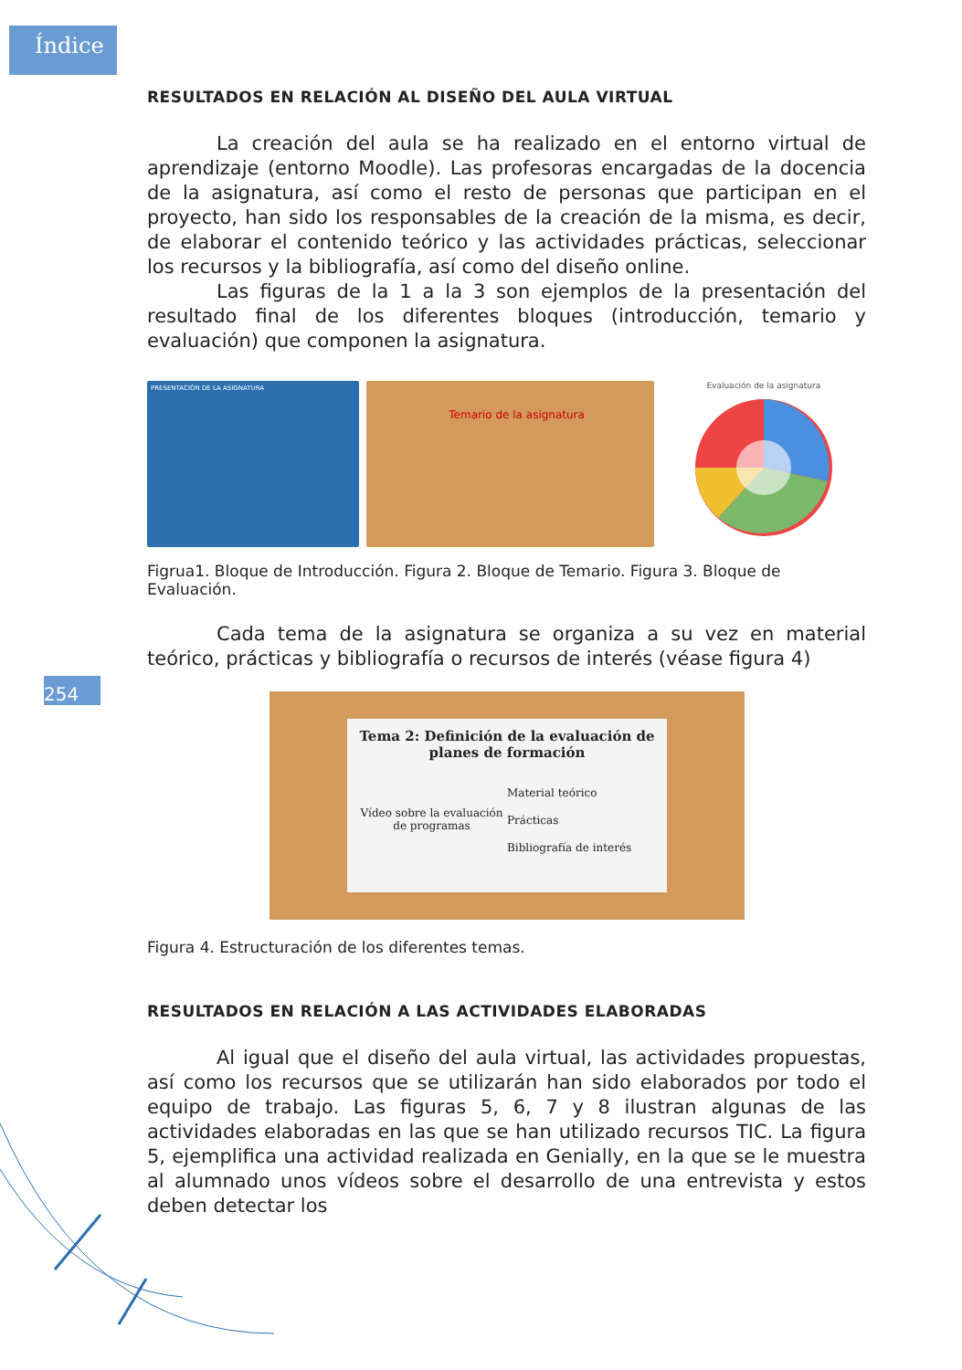Índice
254
RESULTADOS EN RELACIÓN AL DISEÑO DEL AULA VIRTUAL
La creación del aula se ha realizado en el entorno virtual de aprendizaje (entorno Moodle). Las profesoras encargadas de la docencia de la asignatura, así como el resto de personas que participan en el proyecto, han sido los responsables de la creación de la misma, es decir, de elaborar el contenido teórico y las actividades prácticas, seleccionar los recursos y la bibliografía, así como del diseño online.
Las figuras de la 1 a la 3 son ejemplos de la presentación del resultado final de los diferentes bloques (introducción, temario y evaluación) que componen la asignatura.
PRESENTACIÓN DE LA ASIGNATURA
Temario de la asignatura
Evaluación de la asignatura
Figrua1. Bloque de Introducción. Figura 2. Bloque de Temario. Figura 3. Bloque de Evaluación.
Cada tema de la asignatura se organiza a su vez en material teórico, prácticas y bibliografía o recursos de interés (véase figura 4)
Tema 2: Definición de la evaluación de planes de formación
Vídeo sobre la evaluación de programas
Material teórico
Prácticas
Bibliografía de interés
Figura 4. Estructuración de los diferentes temas.
RESULTADOS EN RELACIÓN A LAS ACTIVIDADES ELABORADAS
Al igual que el diseño del aula virtual, las actividades propuestas, así como los recursos que se utilizarán han sido elaborados por todo el equipo de trabajo. Las figuras 5, 6, 7 y 8 ilustran algunas de las actividades elaboradas en las que se han utilizado recursos TIC. La figura 5, ejemplifica una actividad realizada en Genially, en la que se le muestra al alumnado unos vídeos sobre el desarrollo de una entrevista y estos deben detectar los